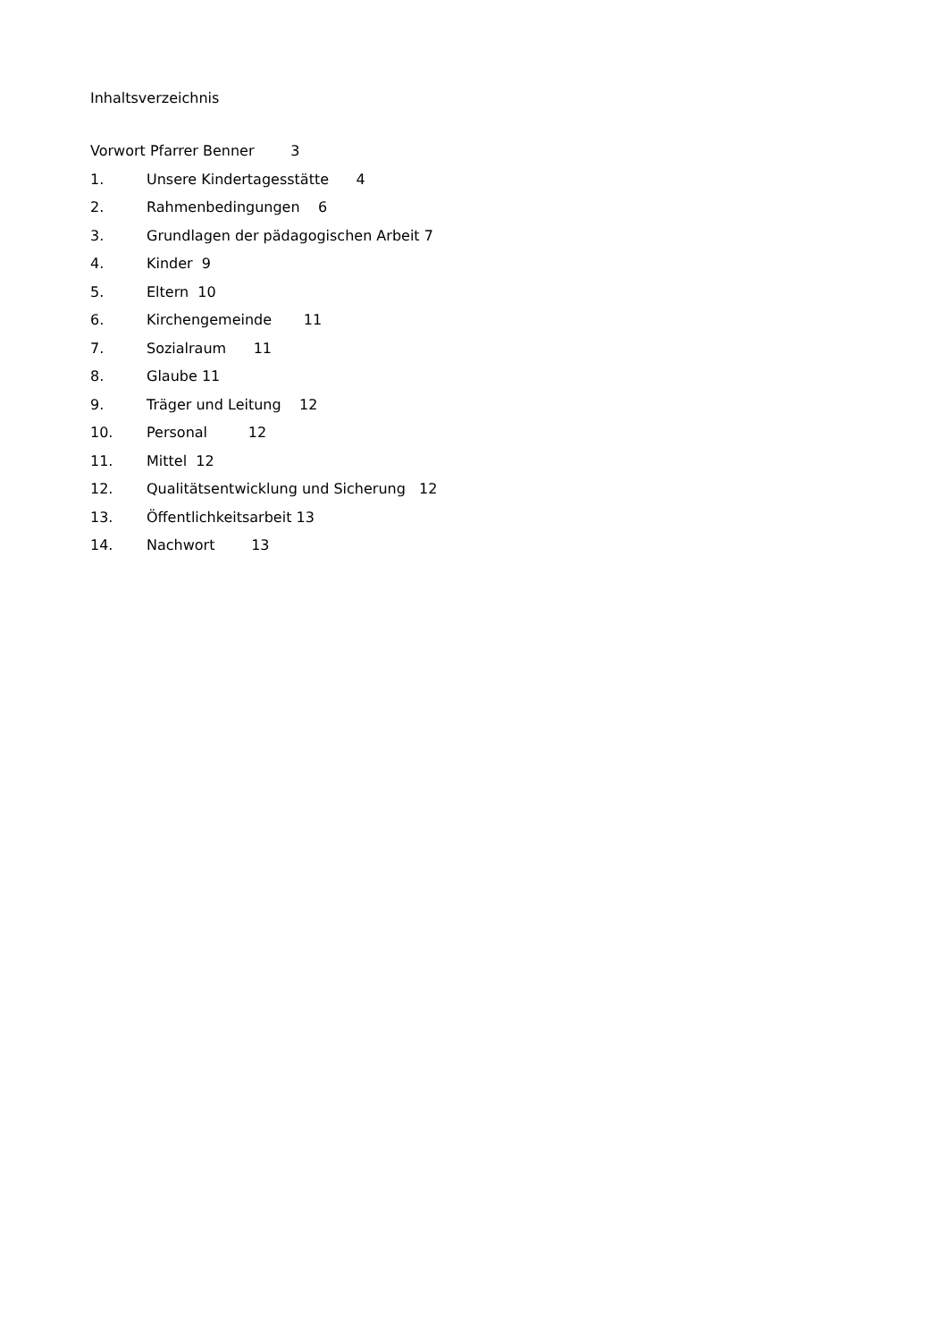Inhaltsverzeichnis
Vorwort Pfarrer Benner 3
1. Unsere Kindertagesstätte 4
2. Rahmenbedingungen 6
3. Grundlagen der pädagogischen Arbeit 7
4. Kinder 9
5. Eltern 10
6. Kirchengemeinde 11
7. Sozialraum 11
8. Glaube 11
9. Träger und Leitung 12
10. Personal 12
11. Mittel 12
12. Qualitätsentwicklung und Sicherung 12
13. Öffentlichkeitsarbeit 13
14. Nachwort 13